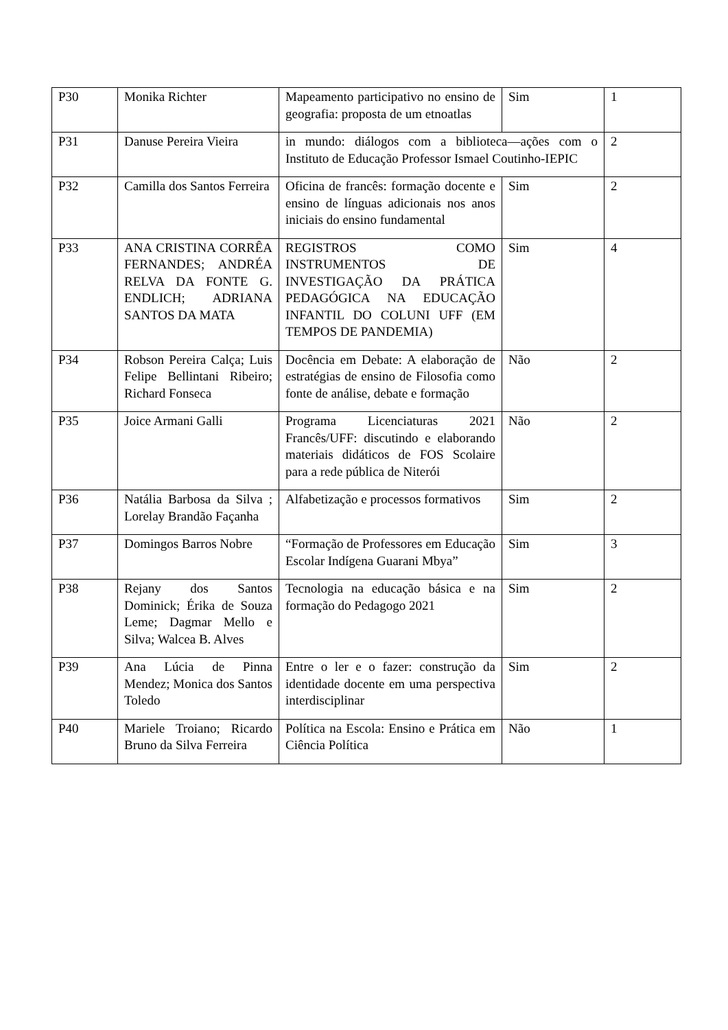| P30 | Monika Richter | Mapeamento participativo no ensino de geografia: proposta de um etnoatlas | Sim | 1 |
| P31 | Danuse Pereira Vieira | in mundo: diálogos com a biblioteca—ações com o Instituto de Educação Professor Ismael Coutinho-IEPIC | | 2 |
| P32 | Camilla dos Santos Ferreira | Oficina de francês: formação docente e ensino de línguas adicionais nos anos iniciais do ensino fundamental | Sim | 2 |
| P33 | ANA CRISTINA CORRÊA FERNANDES; ANDRÉA RELVA DA FONTE G. ENDLICH; ADRIANA SANTOS DA MATA | REGISTROS COMO INSTRUMENTOS DE INVESTIGAÇÃO DA PRÁTICA PEDAGÓGICA NA EDUCAÇÃO INFANTIL DO COLUNI UFF (EM TEMPOS DE PANDEMIA) | Sim | 4 |
| P34 | Robson Pereira Calça; Luis Felipe Bellintani Ribeiro; Richard Fonseca | Docência em Debate: A elaboração de estratégias de ensino de Filosofia como fonte de análise, debate e formação | Não | 2 |
| P35 | Joice Armani Galli | Programa Licenciaturas 2021 Francês/UFF: discutindo e elaborando materiais didáticos de FOS Scolaire para a rede pública de Niterói | Não | 2 |
| P36 | Natália Barbosa da Silva ; Lorelay Brandão Façanha | Alfabetização e processos formativos | Sim | 2 |
| P37 | Domingos Barros Nobre | “Formação de Professores em Educação Escolar Indígena Guarani Mbya” | Sim | 3 |
| P38 | Rejany dos Santos Dominick; Érika de Souza Leme; Dagmar Mello e Silva; Walcea B. Alves | Tecnologia na educação básica e na formação do Pedagogo 2021 | Sim | 2 |
| P39 | Ana Lúcia de Pinna Mendez; Monica dos Santos Toledo | Entre o ler e o fazer: construção da identidade docente em uma perspectiva interdisciplinar | Sim | 2 |
| P40 | Mariele Troiano; Ricardo Bruno da Silva Ferreira | Política na Escola: Ensino e Prática em Ciência Política | Não | 1 |